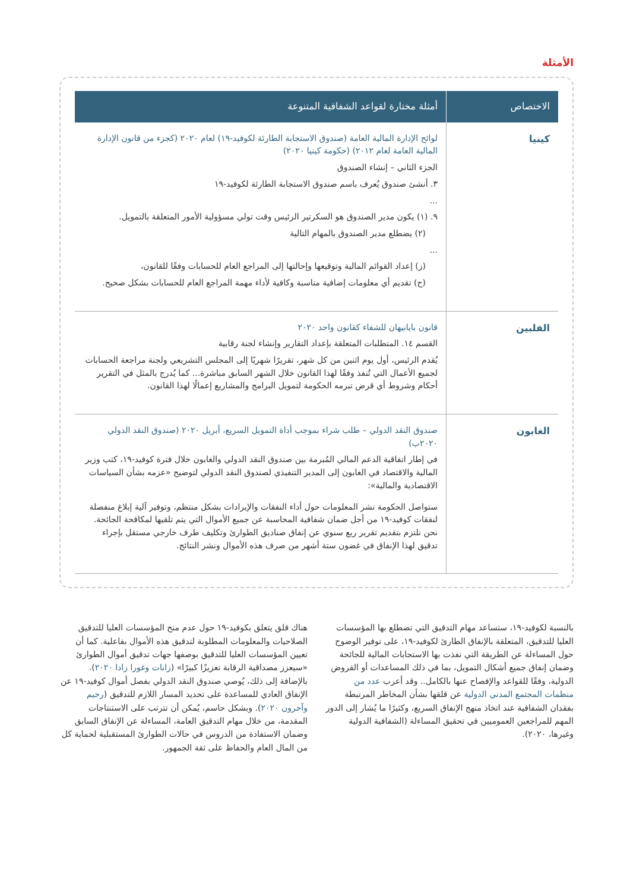الأمثلة
| الاختصاص | أمثلة مختارة لقواعد الشفافية المتنوعة |
| --- | --- |
| كينيا | لوائح الإدارة المالية العامة (صندوق الاستجابة الطارئة لكوفيد-١٩) لعام ٢٠٢٠ (كجزء من قانون الإدارة المالية العامة لعام ٢٠١٢) (حكومة كينيا ٢٠٢٠) الجزء الثاني – إنشاء الصندوق ٣. أنشئ صندوق يُعرف باسم صندوق الاستجابة الطارئة لكوفيد-١٩ ... ٩. (١) يكون مدير الصندوق هو السكرتير الرئيس وقت تولي مسؤولية الأمور المتعلقة بالتمويل. (٢) يضطلع مدير الصندوق بالمهام التالية ... (ز) إعداد القوائم المالية وتوقيعها وإحالتها إلى المراجع العام للحسابات وفقًا للقانون، (ح) تقديم أي معلومات إضافية مناسبة وكافية لأداء مهمة المراجع العام للحسابات بشكل صحيح. |
| الفلبين | قانون بايانيهان للشفاء كقانون واحد ٢٠٢٠ القسم ١٤. المتطلبات المتعلقة بإعداد التقارير وإنشاء لجنة رقابية يُقدم الرئيس، أول يوم اثنين من كل شهر، تقريرًا شهريًا إلى المجلس التشريعي ولجنة مراجعة الحسابات لجميع الأعمال التي تُنفذ وفقًا لهذا القانون خلال الشهر السابق مباشرة... كما يُدرج بالمثل في التقرير أحكام وشروط أي قرض تبرمه الحكومة لتمويل البرامج والمشاريع إعمالًا لهذا القانون. |
| الغابون | صندوق النقد الدولي – طلب شراء بموجب أداة التمويل السريع، أبريل ٢٠٢٠ (صندوق النقد الدولي ٢٠٢٠ب) في إطار اتفاقية الدعم المالي المُبرمة بين صندوق النقد الدولي والغابون خلال فترة كوفيد-١٩، كتب وزير المالية والاقتصاد في الغابون إلى المدير التنفيذي لصندوق النقد الدولي لتوضيح «عزمه بشأن السياسات الاقتصادية والمالية»: ستواصل الحكومة نشر المعلومات حول أداء النفقات والإيرادات بشكل منتظم، وتوفير آلية إبلاغ منفصلة لنفقات كوفيد-١٩ من أجل ضمان شفافية المحاسبة عن جميع الأموال التي يتم تلقيها لمكافحة الجائحة. نحن نلتزم بتقديم تقرير ربع سنوي عن إنفاق صناديق الطوارئ وتكليف طرف خارجي مستقل بإجراء تدقيق لهذا الإنفاق في غضون ستة أشهر من صرف هذه الأموال ونشر النتائج. |
بالنسبة لكوفيد-١٩، ستساعد مهام التدقيق التي تضطلع بها المؤسسات العليا للتدقيق، المتعلقة بالإنفاق الطارئ لكوفيد-١٩، على توفير الوضوح حول المساءلة عن الطريقة التي نفذت بها الاستجابات المالية للجائحة وضمان إنفاق جميع أشكال التمويل، بما في ذلك المساعدات أو القروض الدولية، وفقًا للقواعد والإفصاح عنها بالكامل.. وقد أعرب عدد من منظمات المجتمع المدني الدولية عن قلقها بشأن المخاطر المرتبطة بفقدان الشفافية عند اتخاذ منهج الإنفاق السريع، وكثيرًا ما يُشار إلى الدور المهم للمراجعين العموميين في تحقيق المساءلة (الشفافية الدولية وغيرها، ٢٠٢٠).
هناك قلق يتعلق بكوفيد-١٩ حول عدم منح المؤسسات العليا للتدقيق الصلاحيات والمعلومات المطلوبة لتدقيق هذه الأموال بفاعلية. كما أن تعيين المؤسسات العليا للتدقيق بوصفها جهات تدقيق أموال الطوارئ «سيعزز مصداقية الرقابة تعزيزًا كبيرًا» (زانات وغورا زادا ٢٠٢٠). بالإضافة إلى ذلك، يُوصي صندوق النقد الدولي بفصل أموال كوفيد-١٩ عن الإنفاق العادي للمساعدة على تحديد المسار اللازم للتدقيق (رحيم وآخرون ٢٠٢٠). وبشكل حاسم، يُمكن أن تترتب على الاستنتاجات المقدمة، من خلال مهام التدقيق العامة، المساءلة عن الإنفاق السابق وضمان الاستفادة من الدروس في حالات الطوارئ المستقبلية لحماية كل من المال العام والحفاظ على ثقة الجمهور.